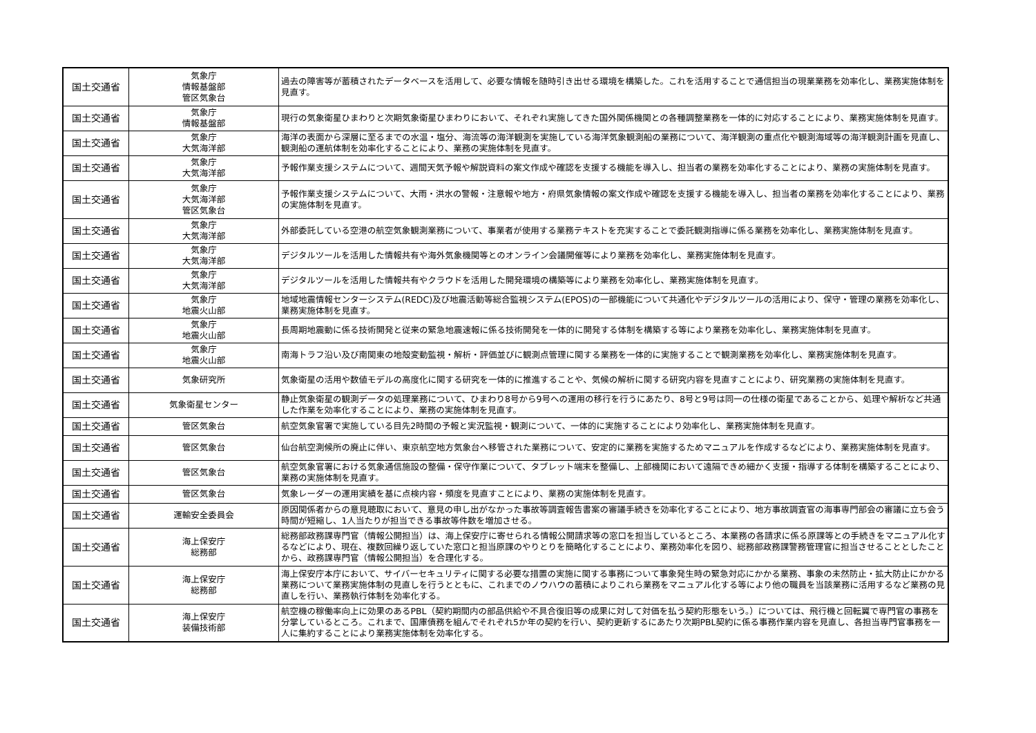| 国土交通省 | 気象庁 情報基盤部 管区気象台 | 過去の障害等が蓄積されたデータベースを活用して、必要な情報を随時引き出せる環境を構築した。これを活用することで通信担当の現業業務を効率化し、業務実施体制を見直す。 |
| 国土交通省 | 気象庁 情報基盤部 | 現行の気象衛星ひまわりと次期気象衛星ひまわりにおいて、それぞれ実施してきた国外関係機関との各種調整業務を一体的に対応することにより、業務実施体制を見直す。 |
| 国土交通省 | 気象庁 大気海洋部 | 海洋の表面から深層に至るまでの水温・塩分、海流等の海洋観測を実施している海洋気象観測船の業務について、海洋観測の重点化や観測海域等の海洋観測計画を見直し、観測船の運航体制を効率化することにより、業務の実施体制を見直す。 |
| 国土交通省 | 気象庁 大気海洋部 | 予報作業支援システムについて、週間天気予報や解説資料の案文作成や確認を支援する機能を導入し、担当者の業務を効率化することにより、業務の実施体制を見直す。 |
| 国土交通省 | 気象庁 大気海洋部 管区気象台 | 予報作業支援システムについて、大雨・洪水の警報・注意報や地方・府県気象情報の案文作成や確認を支援する機能を導入し、担当者の業務を効率化することにより、業務の実施体制を見直す。 |
| 国土交通省 | 気象庁 大気海洋部 | 外部委託している空港の航空気象観測業務について、事業者が使用する業務テキストを充実することで委託観測指導に係る業務を効率化し、業務実施体制を見直す。 |
| 国土交通省 | 気象庁 大気海洋部 | デジタルツールを活用した情報共有や海外気象機関等とのオンライン会議開催等により業務を効率化し、業務実施体制を見直す。 |
| 国土交通省 | 気象庁 大気海洋部 | デジタルツールを活用した情報共有やクラウドを活用した開発環境の構築等により業務を効率化し、業務実施体制を見直す。 |
| 国土交通省 | 気象庁 地震火山部 | 地域地震情報センターシステム(REDC)及び地震活動等総合監視システム(EPOS)の一部機能について共通化やデジタルツールの活用により、保守・管理の業務を効率化し、業務実施体制を見直す。 |
| 国土交通省 | 気象庁 地震火山部 | 長周期地震動に係る技術開発と従来の緊急地震速報に係る技術開発を一体的に開発する体制を構築する等により業務を効率化し、業務実施体制を見直す。 |
| 国土交通省 | 気象庁 地震火山部 | 南海トラフ沿い及び南関東の地殻変動監視・解析・評価並びに観測点管理に関する業務を一体的に実施することで観測業務を効率化し、業務実施体制を見直す。 |
| 国土交通省 | 気象研究所 | 気象衛星の活用や数値モデルの高度化に関する研究を一体的に推進することや、気候の解析に関する研究内容を見直すことにより、研究業務の実施体制を見直す。 |
| 国土交通省 | 気象衛星センター | 静止気象衛星の観測データの処理業務について、ひまわり8号から9号への運用の移行を行うにあたり、8号と9号は同一の仕様の衛星であることから、処理や解析など共通した作業を効率化することにより、業務の実施体制を見直す。 |
| 国土交通省 | 管区気象台 | 航空気象官署で実施している目先2時間の予報と実況監視・観測について、一体的に実施することにより効率化し、業務実施体制を見直す。 |
| 国土交通省 | 管区気象台 | 仙台航空測候所の廃止に伴い、東京航空地方気象台へ移管された業務について、安定的に業務を実施するためマニュアルを作成するなどにより、業務実施体制を見直す。 |
| 国土交通省 | 管区気象台 | 航空気象官署における気象通信施設の整備・保守作業について、タブレット端末を整備し、上部機関において遠隔できめ細かく支援・指導する体制を構築することにより、業務の実施体制を見直す。 |
| 国土交通省 | 管区気象台 | 気象レーダーの運用実績を基に点検内容・頻度を見直すことにより、業務の実施体制を見直す。 |
| 国土交通省 | 運輸安全委員会 | 原因関係者からの意見聴取において、意見の申し出がなかった事故等調査報告書案の審議手続きを効率化することにより、地方事故調査官の海事専門部会の審議に立ち会う時間が短縮し、1人当たりが担当できる事故等件数を増加させる。 |
| 国土交通省 | 海上保安庁 総務部 | 総務部政務課専門官（情報公開担当）は、海上保安庁に寄せられる情報公開請求等の窓口を担当しているところ、本業務の各請求に係る原課等との手続きをマニュアル化するなどにより、現在、複数回繰り返していた窓口と担当原課のやりとりを簡略化することにより、業務効率化を図り、総務部政務課警務管理官に担当させることとしたことから、政務課専門官（情報公開担当）を合理化する。 |
| 国土交通省 | 海上保安庁 総務部 | 海上保安庁本庁において、サイバーセキュリティに関する必要な措置の実施に関する事務について事象発生時の緊急対応にかかる業務、事象の未然防止・拡大防止にかかる業務について業務実施体制の見直しを行うとともに、これまでのノウハウの蓄積によりこれら業務をマニュアル化する等により他の職員を当該業務に活用するなど業務の見直しを行い、業務執行体制を効率化する。 |
| 国土交通省 | 海上保安庁 装備技術部 | 航空機の稼働率向上に効果のあるPBL（契約期間内の部品供給や不具合復旧等の成果に対して対価を払う契約形態をいう。）については、飛行機と回転翼で専門官の事務を分掌しているところ。これまで、国庫債務を組んでそれぞれ5か年の契約を行い、契約更新するにあたり次期PBL契約に係る事務作業内容を見直し、各担当専門官事務を一人に集約することにより業務実施体制を効率化する。 |